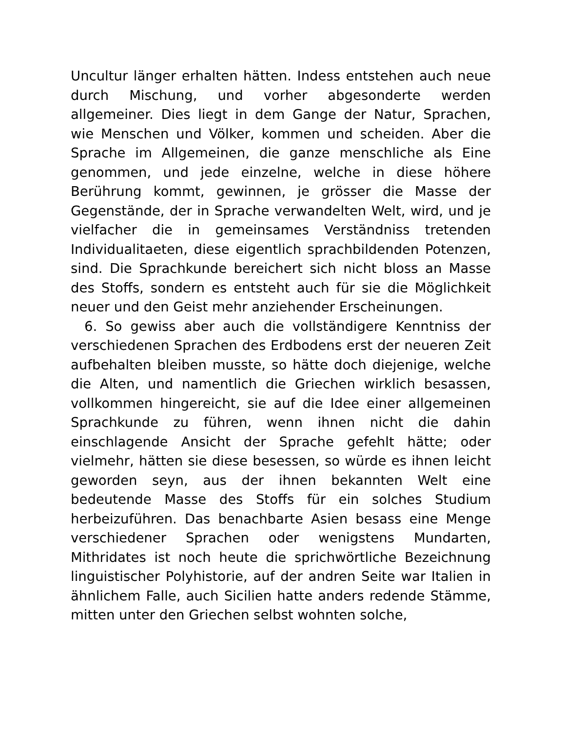Uncultur länger erhalten hätten. Indess entstehen auch neue durch Mischung, und vorher abgesonderte werden allgemeiner. Dies liegt in dem Gange der Natur, Sprachen, wie Menschen und Völker, kommen und scheiden. Aber die Sprache im Allgemeinen, die ganze menschliche als Eine genommen, und jede einzelne, welche in diese höhere Berührung kommt, gewinnen, je grösser die Masse der Gegenstände, der in Sprache verwandelten Welt, wird, und je vielfacher die in gemeinsames Verständniss tretenden Individualitaeten, diese eigentlich sprachbildenden Potenzen, sind. Die Sprachkunde bereichert sich nicht bloss an Masse des Stoffs, sondern es entsteht auch für sie die Möglichkeit neuer und den Geist mehr anziehender Erscheinungen.
6. So gewiss aber auch die vollständigere Kenntniss der verschiedenen Sprachen des Erdbodens erst der neueren Zeit aufbehalten bleiben musste, so hätte doch diejenige, welche die Alten, und namentlich die Griechen wirklich besassen, vollkommen hingereicht, sie auf die Idee einer allgemeinen Sprachkunde zu führen, wenn ihnen nicht die dahin einschlagende Ansicht der Sprache gefehlt hätte; oder vielmehr, hätten sie diese besessen, so würde es ihnen leicht geworden seyn, aus der ihnen bekannten Welt eine bedeutende Masse des Stoffs für ein solches Studium herbeizuführen. Das benachbarte Asien besass eine Menge verschiedener Sprachen oder wenigstens Mundarten, Mithridates ist noch heute die sprichwörtliche Bezeichnung linguistischer Polyhistorie, auf der andren Seite war Italien in ähnlichem Falle, auch Sicilien hatte anders redende Stämme, mitten unter den Griechen selbst wohnten solche,